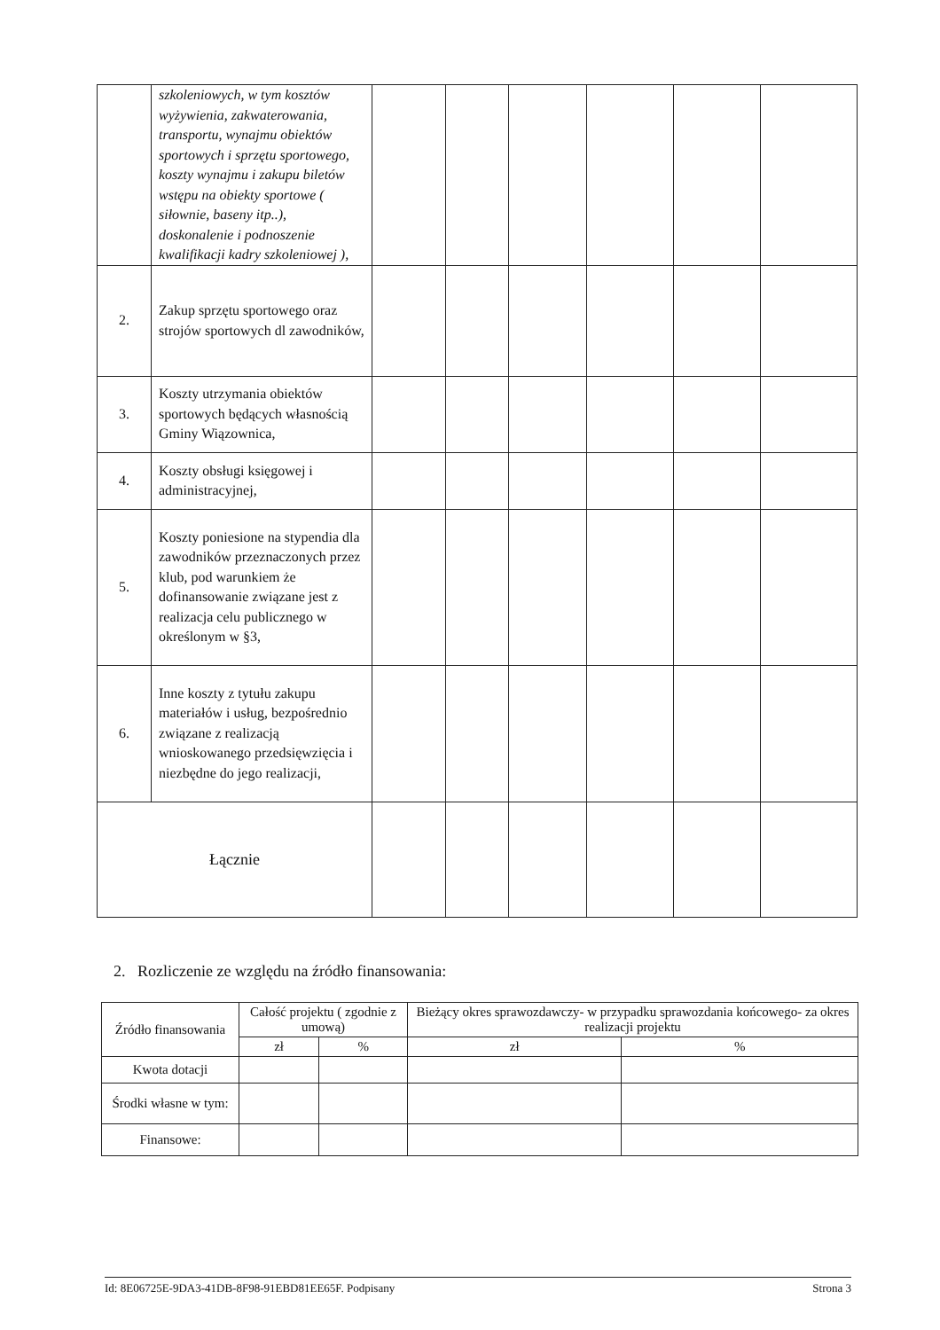| | szkoleniowych, w tym kosztów wyżywienia, zakwaterowania, transportu, wynajmu obiektów sportowych i sprzętu sportowego, koszty wynajmu i zakupu biletów wstępu na obiekty sportowe ( siłownie, baseny itp..), doskonalenie i podnoszenie kwalifikacji kadry szkoleniowej ), | | | | | | |
| 2. | Zakup sprzętu sportowego oraz strojów sportowych dl zawodników, | | | | | | |
| 3. | Koszty utrzymania obiektów sportowych będących własnością Gminy Wiązownica, | | | | | | |
| 4. | Koszty obsługi księgowej i administracyjnej, | | | | | | |
| 5. | Koszty poniesione na stypendia dla zawodników przeznaczonych przez klub, pod warunkiem że dofinansowanie związane jest z realizacja celu publicznego w określonym w §3, | | | | | | |
| 6. | Inne koszty z tytułu zakupu materiałów i usług, bezpośrednio związane z realizacją wnioskowanego przedsięwzięcia i niezbędne do jego realizacji, | | | | | | |
| Łącznie | | | | | | | |
2. Rozliczenie ze względu na źródło finansowania:
| Źródło finansowania | Całość projektu ( zgodnie z umową) | | Bieżący okres sprawozdawczy- w przypadku sprawozdania końcowego- za okres realizacji projektu | |
| --- | --- | --- | --- | --- |
| | zł | % | zł | % |
| Kwota dotacji | | | | |
| Środki własne w tym: | | | | |
| Finansowe: | | | | |
Id: 8E06725E-9DA3-41DB-8F98-91EBD81EE65F. Podpisany Strona 3